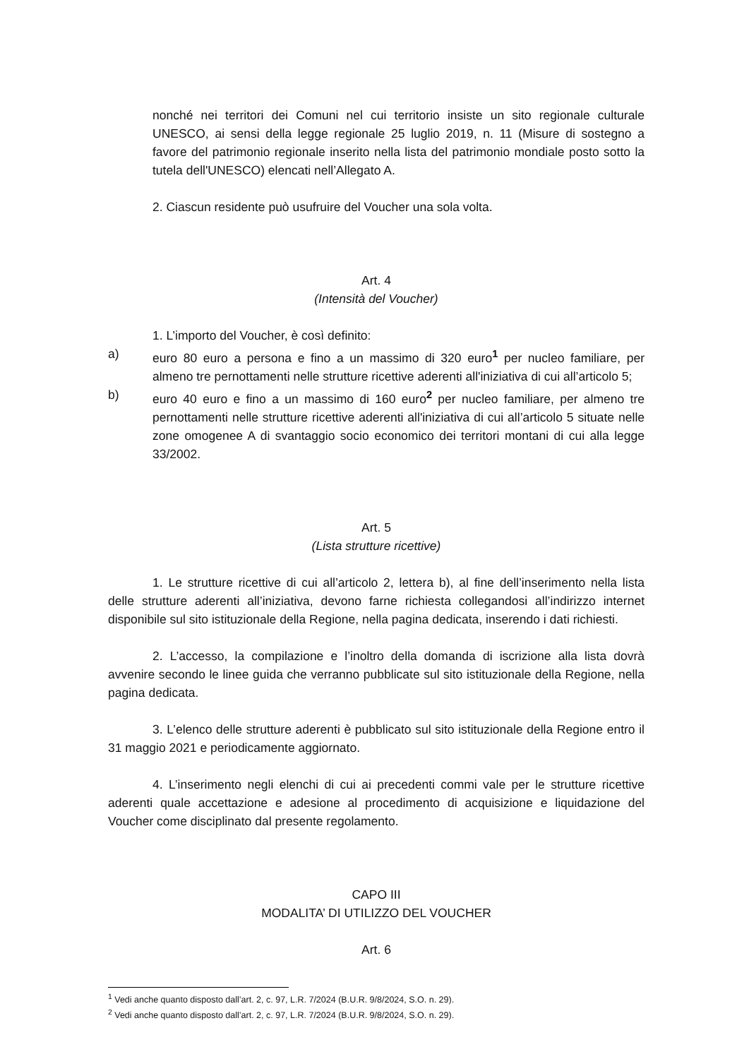nonché nei territori dei Comuni nel cui territorio insiste un sito regionale culturale UNESCO, ai sensi della legge regionale 25 luglio 2019, n. 11 (Misure di sostegno a favore del patrimonio regionale inserito nella lista del patrimonio mondiale posto sotto la tutela dell'UNESCO) elencati nell’Allegato A.
2. Ciascun residente può usufruire del Voucher una sola volta.
Art. 4
(Intensità del Voucher)
1. L’importo del Voucher, è così definito:
a) euro 80 euro a persona e fino a un massimo di 320 euro<sup>1</sup> per nucleo familiare, per almeno tre pernottamenti nelle strutture ricettive aderenti all'iniziativa di cui all’articolo 5;
b) euro 40 euro e fino a un massimo di 160 euro<sup>2</sup> per nucleo familiare, per almeno tre pernottamenti nelle strutture ricettive aderenti all'iniziativa di cui all’articolo 5 situate nelle zone omogenee A di svantaggio socio economico dei territori montani di cui alla legge 33/2002.
Art. 5
(Lista strutture ricettive)
1. Le strutture ricettive di cui all’articolo 2, lettera b), al fine dell’inserimento nella lista delle strutture aderenti all’iniziativa, devono farne richiesta collegandosi all’indirizzo internet disponibile sul sito istituzionale della Regione, nella pagina dedicata, inserendo i dati richiesti.
2. L’accesso, la compilazione e l’inoltro della domanda di iscrizione alla lista dovrà avvenire secondo le linee guida che verranno pubblicate sul sito istituzionale della Regione, nella pagina dedicata.
3. L’elenco delle strutture aderenti è pubblicato sul sito istituzionale della Regione entro il 31 maggio 2021 e periodicamente aggiornato.
4. L’inserimento negli elenchi di cui ai precedenti commi vale per le strutture ricettive aderenti quale accettazione e adesione al procedimento di acquisizione e liquidazione del Voucher come disciplinato dal presente regolamento.
CAPO III
MODALITA’ DI UTILIZZO DEL VOUCHER
Art. 6
<sup>1</sup> Vedi anche quanto disposto dall’art. 2, c. 97, L.R. 7/2024 (B.U.R. 9/8/2024, S.O. n. 29).
<sup>2</sup> Vedi anche quanto disposto dall’art. 2, c. 97, L.R. 7/2024 (B.U.R. 9/8/2024, S.O. n. 29).